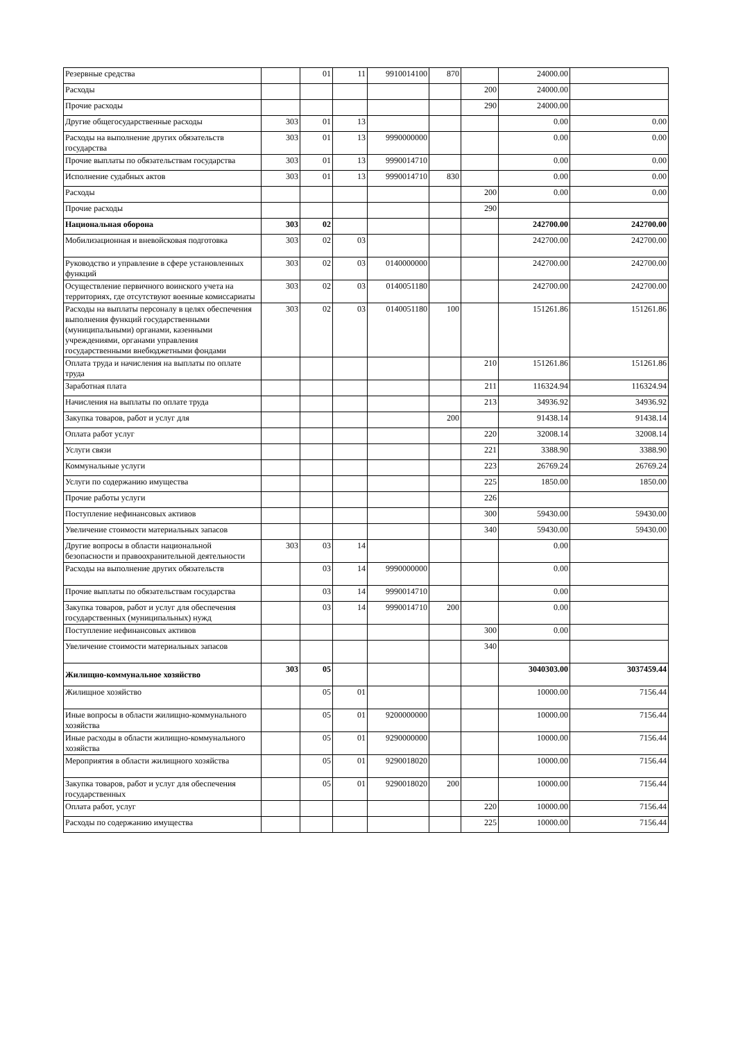| Резервные средства | | 01 | 11 | 9910014100 | 870 | | 24000.00 | |
| Расходы | | | | | | 200 | 24000.00 | |
| Прочие расходы | | | | | | 290 | 24000.00 | |
| Другие общегосударственные расходы | 303 | 01 | 13 | | | | 0.00 | 0.00 |
| Расходы на выполнение других обязательств государства | 303 | 01 | 13 | 9990000000 | | | 0.00 | 0.00 |
| Прочие выплаты по обязательствам государства | 303 | 01 | 13 | 9990014710 | | | 0.00 | 0.00 |
| Исполнение судабных актов | 303 | 01 | 13 | 9990014710 | 830 | | 0.00 | 0.00 |
| Расходы | | | | | | 200 | 0.00 | 0.00 |
| Прочие расходы | | | | | | 290 | | |
| Национальная оборона | 303 | 02 | | | | | 242700.00 | 242700.00 |
| Мобилизационная и вневойсковая подготовка | 303 | 02 | 03 | | | | 242700.00 | 242700.00 |
| Руководство и управление в сфере установленных функций | 303 | 02 | 03 | 0140000000 | | | 242700.00 | 242700.00 |
| Осуществление первичного воинского учета на территориях, где отсутствуют военные комиссариаты | 303 | 02 | 03 | 0140051180 | | | 242700.00 | 242700.00 |
| Расходы на выплаты персоналу в целях обеспечения выполнения функций государственными (муниципальными) органами, казенными учреждениями, органами управления государственными внебюджетными фондами | 303 | 02 | 03 | 0140051180 | 100 | | 151261.86 | 151261.86 |
| Оплата труда и начисления на выплаты по оплате труда | | | | | | 210 | 151261.86 | 151261.86 |
| Заработная плата | | | | | | 211 | 116324.94 | 116324.94 |
| Начисления на выплаты по оплате труда | | | | | | 213 | 34936.92 | 34936.92 |
| Закупка товаров, работ и услуг для | | | | | 200 | | 91438.14 | 91438.14 |
| Оплата работ услуг | | | | | | 220 | 32008.14 | 32008.14 |
| Услуги связи | | | | | | 221 | 3388.90 | 3388.90 |
| Коммунальные услуги | | | | | | 223 | 26769.24 | 26769.24 |
| Услуги по содержанию имущества | | | | | | 225 | 1850.00 | 1850.00 |
| Прочие работы услуги | | | | | | 226 | | |
| Поступление нефинансовых активов | | | | | | 300 | 59430.00 | 59430.00 |
| Увеличение стоимости материальных запасов | | | | | | 340 | 59430.00 | 59430.00 |
| Другие вопросы в области национальной безопасности и правоохранительной деятельности | 303 | 03 | 14 | | | | 0.00 | |
| Расходы на выполнение других обязательств | | 03 | 14 | 9990000000 | | | 0.00 | |
| Прочие выплаты по обязательствам государства | | 03 | 14 | 9990014710 | | | 0.00 | |
| Закупка товаров, работ и услуг для обеспечения государственных (муниципальных) нужд | | 03 | 14 | 9990014710 | 200 | | 0.00 | |
| Поступление нефинансовых активов | | | | | | 300 | 0.00 | |
| Увеличение стоимости материальных запасов | | | | | | 340 | | |
| Жилищно-коммунальное хозяйство | 303 | 05 | | | | | 3040303.00 | 3037459.44 |
| Жилищное хозяйство | | 05 | 01 | | | | 10000.00 | 7156.44 |
| Иные вопросы в области жилищно-коммунального хозяйства | | 05 | 01 | 9200000000 | | | 10000.00 | 7156.44 |
| Иные расходы в области жилищно-коммунального хозяйства | | 05 | 01 | 9290000000 | | | 10000.00 | 7156.44 |
| Мероприятия в области жилищного хозяйства | | 05 | 01 | 9290018020 | | | 10000.00 | 7156.44 |
| Закупка товаров, работ и услуг для обеспечения государственных | | 05 | 01 | 9290018020 | 200 | | 10000.00 | 7156.44 |
| Оплата работ, услуг | | | | | | 220 | 10000.00 | 7156.44 |
| Расходы по содержанию имущества | | | | | | 225 | 10000.00 | 7156.44 |